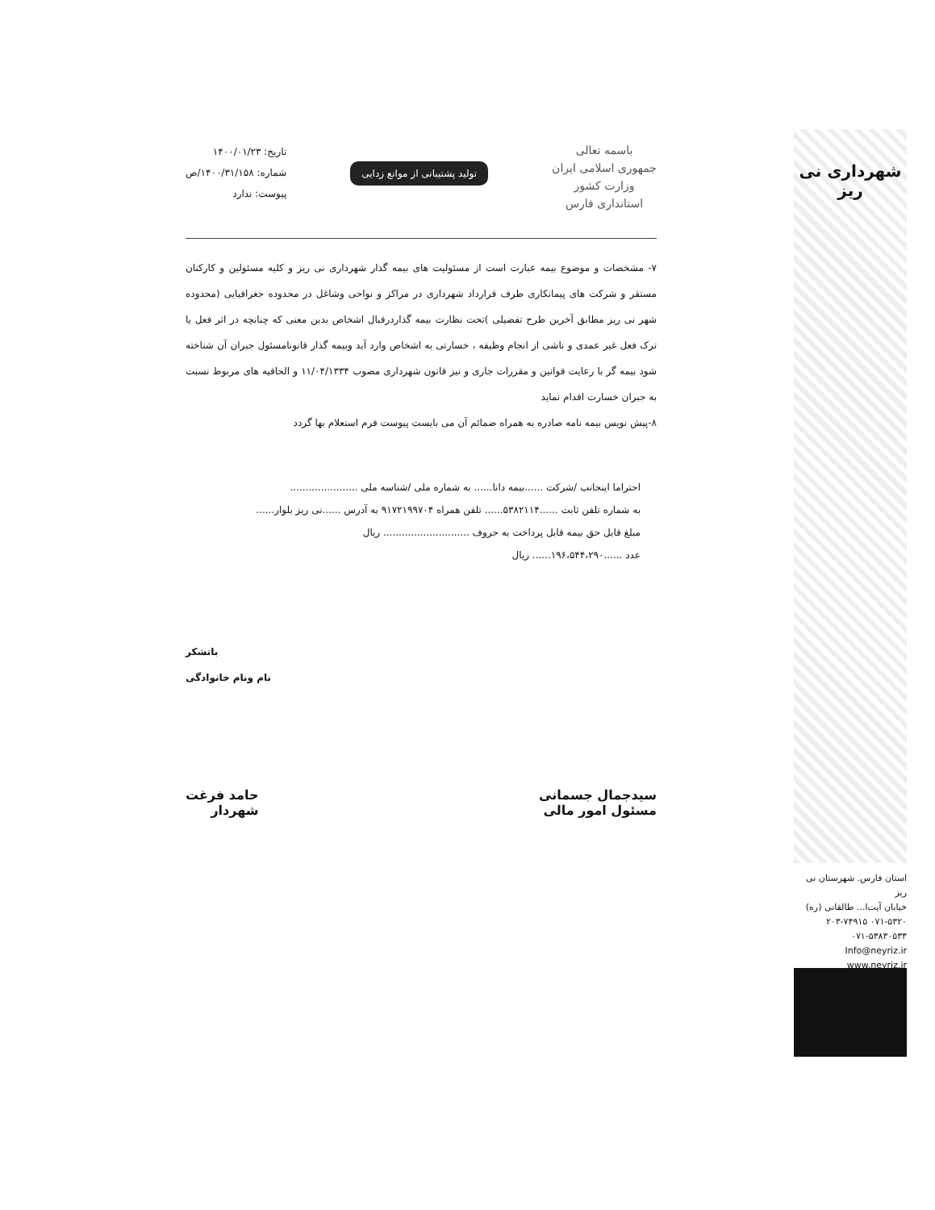شهرداری نی ریز
باسمه تعالی
جمهوری اسلامی ایران
وزارت کشور
استانداری فارس
تولید پشتیبانی از موانع زدایی
تاریخ: ۱۴۰۰/۰۱/۲۳
شماره: ۱۴۰۰/۳۱/۱۵۸/ص
پیوست: ندارد
۷- مشخصات و موضوع بیمه عبارت است از مسئولیت های بیمه گذار شهرداری نی ریز و کلیه مسئولین و کارکنان مستقر و شرکت های پیمانکاری طرف قرارداد شهرداری در مراکز و نواحی وشاغل در محدوده جغرافیایی (محدوده شهر نی ریز مطابق آخرین طرح تفضیلی )تحت نظارت بیمه گذاردرقبال اشخاص بدین معنی که چنانچه در اثر فعل یا ترک فعل غیر عمدی و ناشی از انجام وظیفه ، خسارتی به اشخاص وارد آید وبیمه گذار قانونامسئول جبران آن شناخته شود بیمه گر با رعایت قوانین و مقررات جاری و نیز قانون شهرداری مصوب ۱۱/۰۴/۱۳۳۴ و الحاقیه های مربوط نسبت به جبران خسارت اقدام نماید
۸-پیش نویس بیمه نامه صادره به همراه ضمائم آن می بایست پیوست فرم استعلام بها گردد
احتراما اینجانب /شرکت ......بیمه دانا...... به شماره ملی /شناسه ملی ......................
به شماره تلفن ثابت ......۵۳۸۲۱۱۴...... تلفن همراه ۹۱۷۲۱۹۹۷۰۴ به آدرس ......نی ریز بلوار......
مبلغ قابل حق بیمه قابل پرداخت به حروف ............................ ریال
عدد ......۱۹۶،۵۴۴،۲۹۰...... ریال
باتشکر
نام ونام خانوادگی
سیدجمال جسمانی
مسئول امور مالی
حامد فرغت
شهردار
استان فارس. شهرستان نی ریز
خیابان آیت‌ا... طالقانی (ره)
۰۷۱-۵۳۲۰ ۲۰۳-۷۴۹۱۵
۰۷۱-۵۳۸۳۰۵۳۳
Info@neyriz.ir
www.neyriz.ir